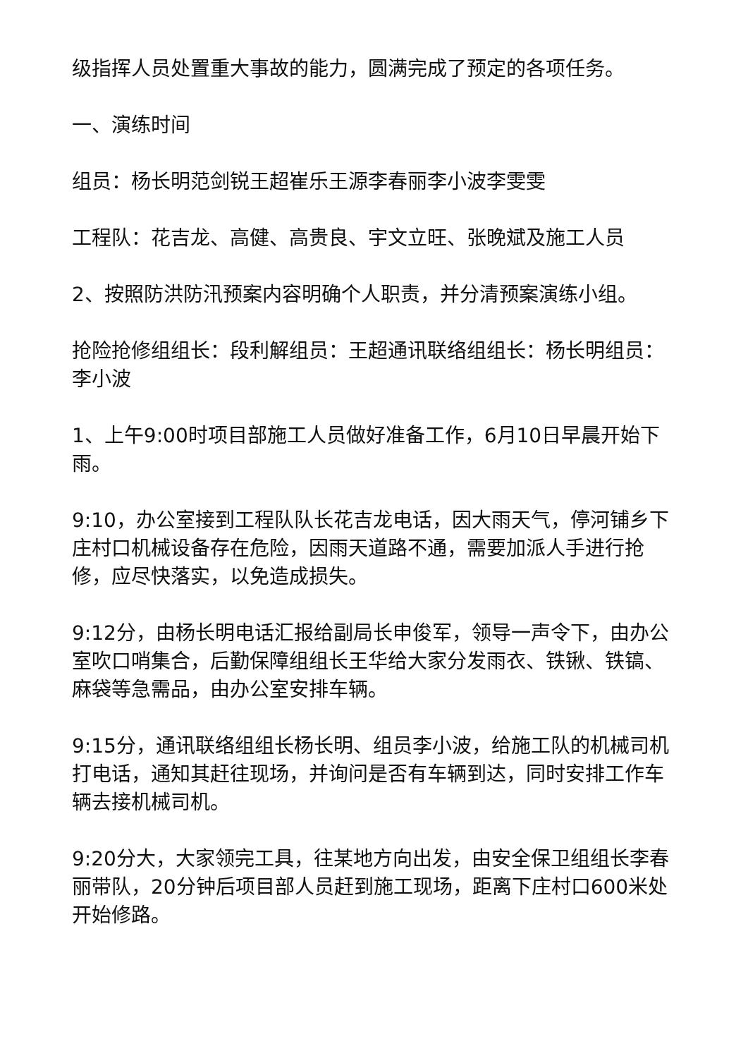级指挥人员处置重大事故的能力，圆满完成了预定的各项任务。
一、演练时间
组员：杨长明范剑锐王超崔乐王源李春丽李小波李雯雯
工程队：花吉龙、高健、高贵良、宇文立旺、张晚斌及施工人员
2、按照防洪防汛预案内容明确个人职责，并分清预案演练小组。
抢险抢修组组长：段利解组员：王超通讯联络组组长：杨长明组员：李小波
1、上午9:00时项目部施工人员做好准备工作，6月10日早晨开始下雨。
9:10，办公室接到工程队队长花吉龙电话，因大雨天气，停河铺乡下庄村口机械设备存在危险，因雨天道路不通，需要加派人手进行抢修，应尽快落实，以免造成损失。
9:12分，由杨长明电话汇报给副局长申俊军，领导一声令下，由办公室吹口哨集合，后勤保障组组长王华给大家分发雨衣、铁锹、铁镐、麻袋等急需品，由办公室安排车辆。
9:15分，通讯联络组组长杨长明、组员李小波，给施工队的机械司机打电话，通知其赶往现场，并询问是否有车辆到达，同时安排工作车辆去接机械司机。
9:20分大，大家领完工具，往某地方向出发，由安全保卫组组长李春丽带队，20分钟后项目部人员赶到施工现场，距离下庄村口600米处开始修路。